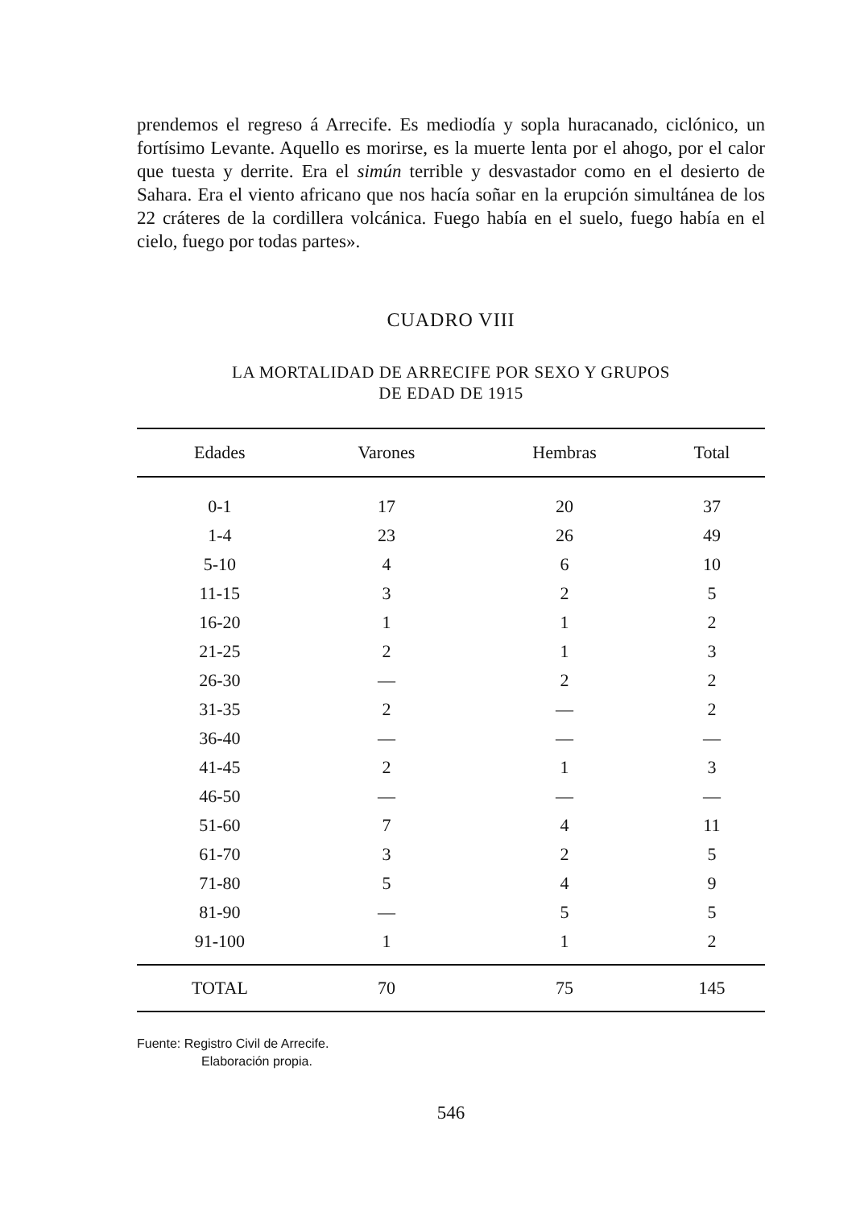prendemos el regreso á Arrecife. Es mediodía y sopla huracanado, ciclónico, un fortísimo Levante. Aquello es morirse, es la muerte lenta por el ahogo, por el calor que tuesta y derrite. Era el simún terrible y desvastador como en el desierto de Sahara. Era el viento africano que nos hacía soñar en la erupción simultánea de los 22 cráteres de la cordillera volcánica. Fuego había en el suelo, fuego había en el cielo, fuego por todas partes».
CUADRO VIII
LA MORTALIDAD DE ARRECIFE POR SEXO Y GRUPOS
DE EDAD DE 1915
| Edades | Varones | Hembras | Total |
| --- | --- | --- | --- |
| 0-1 | 17 | 20 | 37 |
| 1-4 | 23 | 26 | 49 |
| 5-10 | 4 | 6 | 10 |
| 11-15 | 3 | 2 | 5 |
| 16-20 | 1 | 1 | 2 |
| 21-25 | 2 | 1 | 3 |
| 26-30 | — | 2 | 2 |
| 31-35 | 2 | — | 2 |
| 36-40 | — | — | — |
| 41-45 | 2 | 1 | 3 |
| 46-50 | — | — | — |
| 51-60 | 7 | 4 | 11 |
| 61-70 | 3 | 2 | 5 |
| 71-80 | 5 | 4 | 9 |
| 81-90 | — | 5 | 5 |
| 91-100 | 1 | 1 | 2 |
| TOTAL | 70 | 75 | 145 |
Fuente: Registro Civil de Arrecife.
Elaboración propia.
546